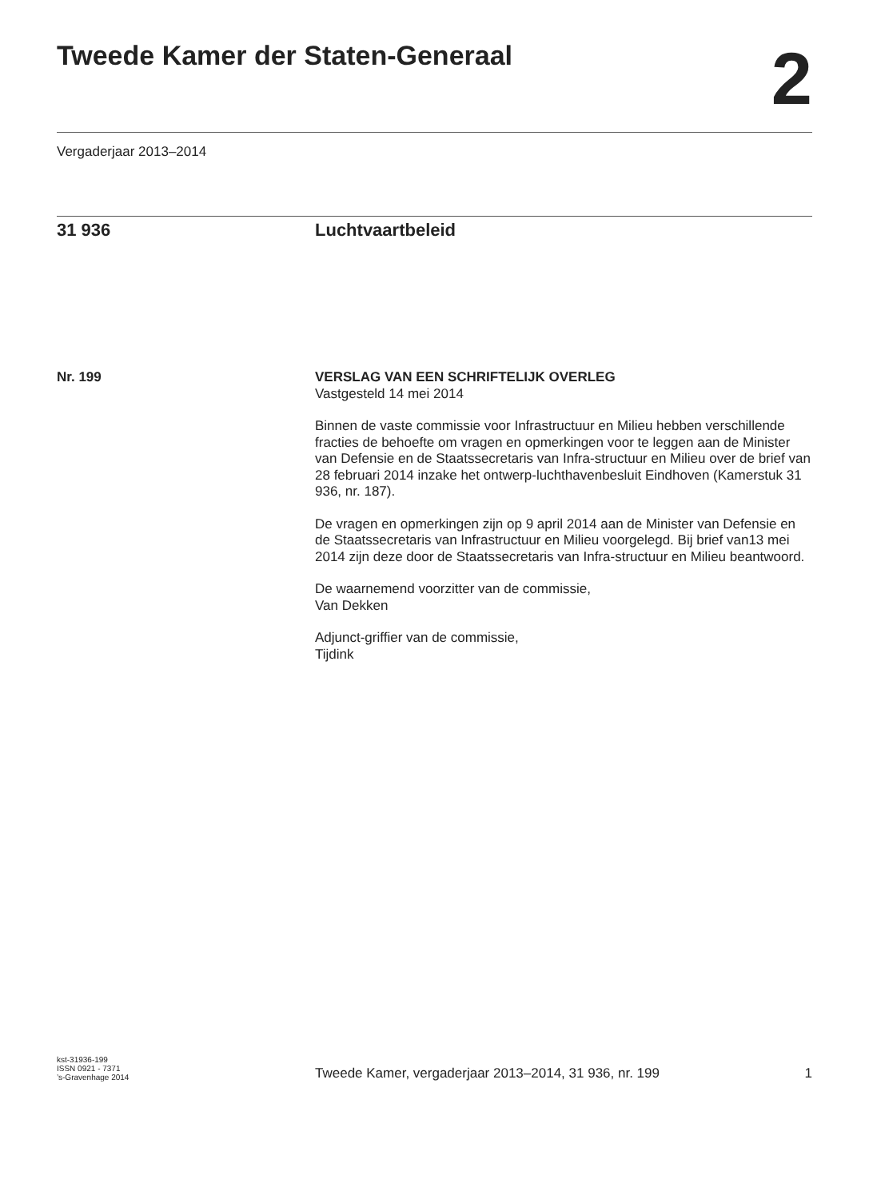Tweede Kamer der Staten-Generaal
2
Vergaderjaar 2013–2014
31 936 Luchtvaartbeleid
Nr. 199
VERSLAG VAN EEN SCHRIFTELIJK OVERLEG
Vastgesteld 14 mei 2014
Binnen de vaste commissie voor Infrastructuur en Milieu hebben verschillende fracties de behoefte om vragen en opmerkingen voor te leggen aan de Minister van Defensie en de Staatssecretaris van Infra-structuur en Milieu over de brief van 28 februari 2014 inzake het ontwerp-luchthavenbesluit Eindhoven (Kamerstuk 31 936, nr. 187).
De vragen en opmerkingen zijn op 9 april 2014 aan de Minister van Defensie en de Staatssecretaris van Infrastructuur en Milieu voorgelegd. Bij brief van13 mei 2014 zijn deze door de Staatssecretaris van Infra-structuur en Milieu beantwoord.
De waarnemend voorzitter van de commissie,
Van Dekken
Adjunct-griffier van de commissie,
Tijdink
kst-31936-199
ISSN 0921 - 7371
’s-Gravenhage 2014
Tweede Kamer, vergaderjaar 2013–2014, 31 936, nr. 199
1